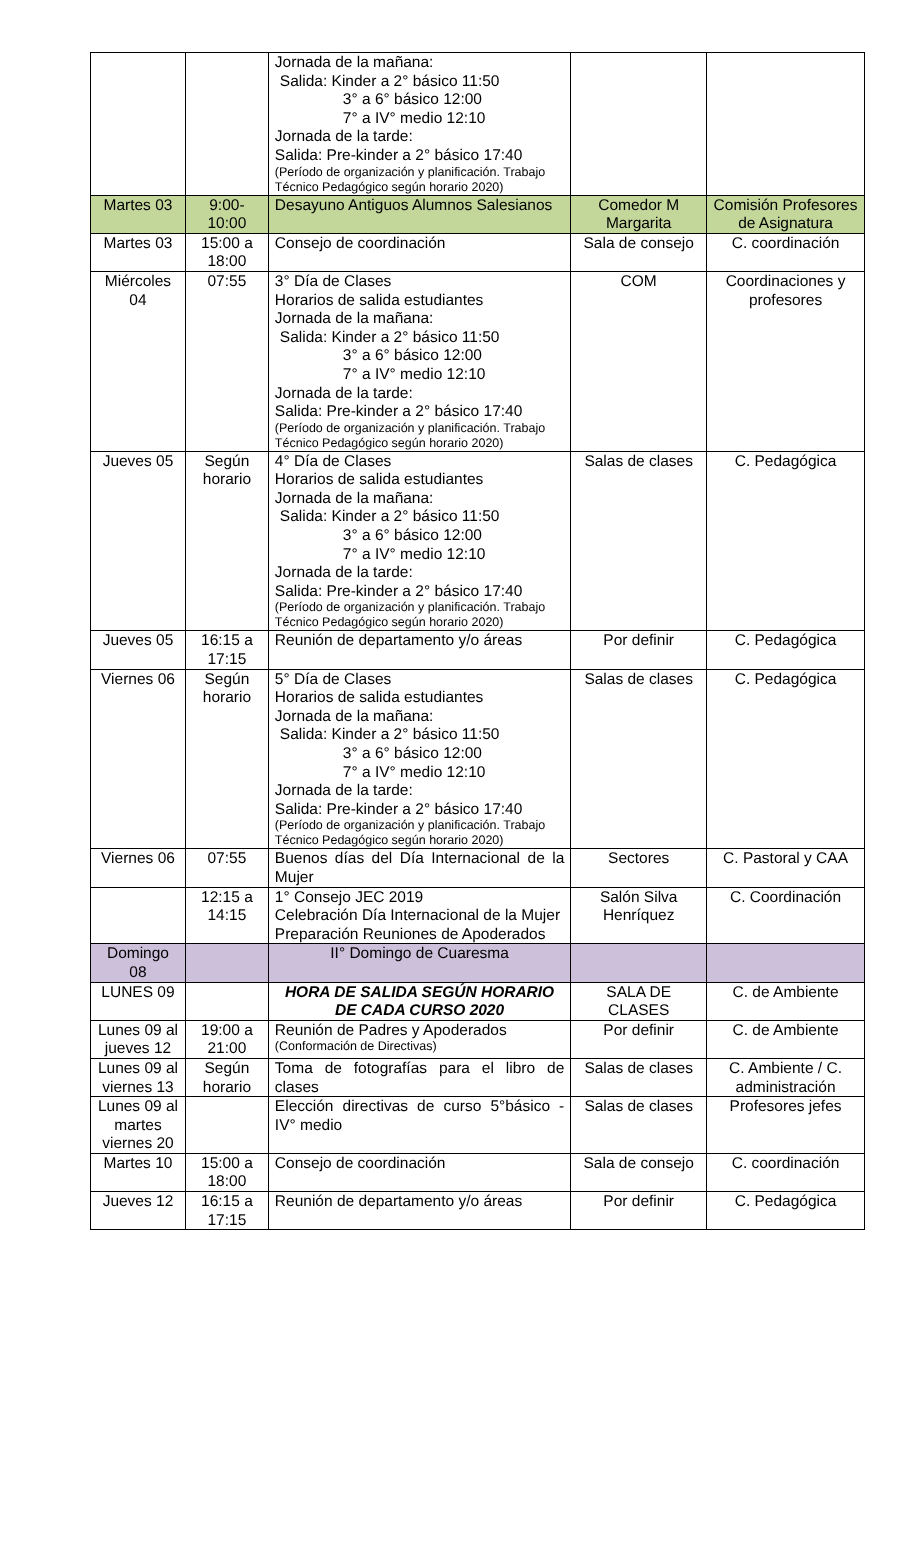| | | Jornada de la mañana: Salida: Kinder a 2° básico 11:50 3° a 6° básico 12:00 7° a IV° medio 12:10 Jornada de la tarde: Salida: Pre-kinder a 2° básico 17:40 (Período de organización y planificación. Trabajo Técnico Pedagógico según horario 2020) | | |
| Martes 03 | 9:00-10:00 | Desayuno Antiguos Alumnos Salesianos | Comedor M Margarita | Comisión Profesores de Asignatura |
| Martes 03 | 15:00 a 18:00 | Consejo de coordinación | Sala de consejo | C. coordinación |
| Miércoles 04 | 07:55 | 3° Día de Clases Horarios de salida estudiantes Jornada de la mañana: Salida: Kinder a 2° básico 11:50 3° a 6° básico 12:00 7° a IV° medio 12:10 Jornada de la tarde: Salida: Pre-kinder a 2° básico 17:40 (Período de organización y planificación. Trabajo Técnico Pedagógico según horario 2020) | COM | Coordinaciones y profesores |
| Jueves 05 | Según horario | 4° Día de Clases Horarios de salida estudiantes Jornada de la mañana: Salida: Kinder a 2° básico 11:50 3° a 6° básico 12:00 7° a IV° medio 12:10 Jornada de la tarde: Salida: Pre-kinder a 2° básico 17:40 (Período de organización y planificación. Trabajo Técnico Pedagógico según horario 2020) | Salas de clases | C. Pedagógica |
| Jueves 05 | 16:15 a 17:15 | Reunión de departamento y/o áreas | Por definir | C. Pedagógica |
| Viernes 06 | Según horario | 5° Día de Clases Horarios de salida estudiantes Jornada de la mañana: Salida: Kinder a 2° básico 11:50 3° a 6° básico 12:00 7° a IV° medio 12:10 Jornada de la tarde: Salida: Pre-kinder a 2° básico 17:40 (Período de organización y planificación. Trabajo Técnico Pedagógico según horario 2020) | Salas de clases | C. Pedagógica |
| Viernes 06 | 07:55 | Buenos días del Día Internacional de la Mujer | Sectores | C. Pastoral y CAA |
| | 12:15 a 14:15 | 1° Consejo JEC 2019 Celebración Día Internacional de la Mujer Preparación Reuniones de Apoderados | Salón Silva Henríquez | C. Coordinación |
| Domingo 08 | | II° Domingo de Cuaresma | | |
| LUNES 09 | | HORA DE SALIDA SEGÚN HORARIO DE CADA CURSO 2020 | SALA DE CLASES | C. de Ambiente |
| Lunes 09 al jueves 12 | 19:00 a 21:00 | Reunión de Padres y Apoderados (Conformación de Directivas) | Por definir | C. de Ambiente |
| Lunes 09 al viernes 13 | Según horario | Toma de fotografías para el libro de clases | Salas de clases | C. Ambiente / C. administración |
| Lunes 09 al martes viernes 20 | | Elección directivas de curso 5°básico - IV° medio | Salas de clases | Profesores jefes |
| Martes 10 | 15:00 a 18:00 | Consejo de coordinación | Sala de consejo | C. coordinación |
| Jueves 12 | 16:15 a 17:15 | Reunión de departamento y/o áreas | Por definir | C. Pedagógica |